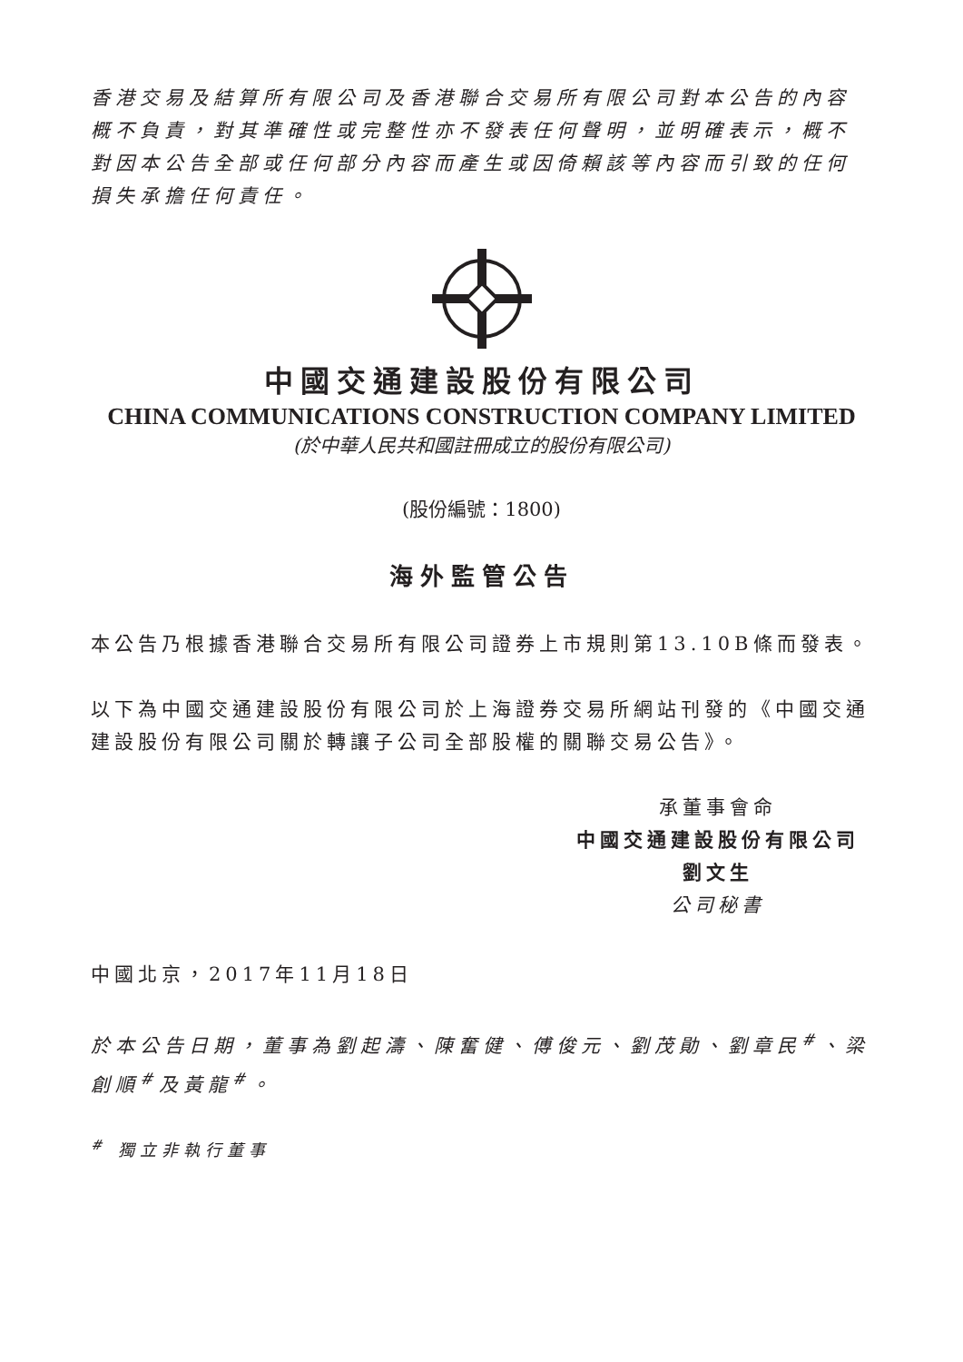香港交易及結算所有限公司及香港聯合交易所有限公司對本公告的內容概不負責，對其準確性或完整性亦不發表任何聲明，並明確表示，概不對因本公告全部或任何部分內容而產生或因倚賴該等內容而引致的任何損失承擔任何責任。
中國交通建設股份有限公司
CHINA COMMUNICATIONS CONSTRUCTION COMPANY LIMITED
(於中華人民共和國註冊成立的股份有限公司)
(股份編號：1800)
海外監管公告
本公告乃根據香港聯合交易所有限公司證券上市規則第13.10B條而發表。
以下為中國交通建設股份有限公司於上海證券交易所網站刊發的《中國交通建設股份有限公司關於轉讓子公司全部股權的關聯交易公告》。
承董事會命
中國交通建設股份有限公司
劉文生
公司秘書
中國北京，2017年11月18日
於本公告日期，董事為劉起濤、陳奮健、傅俊元、劉茂勛、劉章民<sup>#</sup>、梁創順<sup>#</sup>及黃龍<sup>#</sup>。
<sup>#</sup> 獨立非執行董事